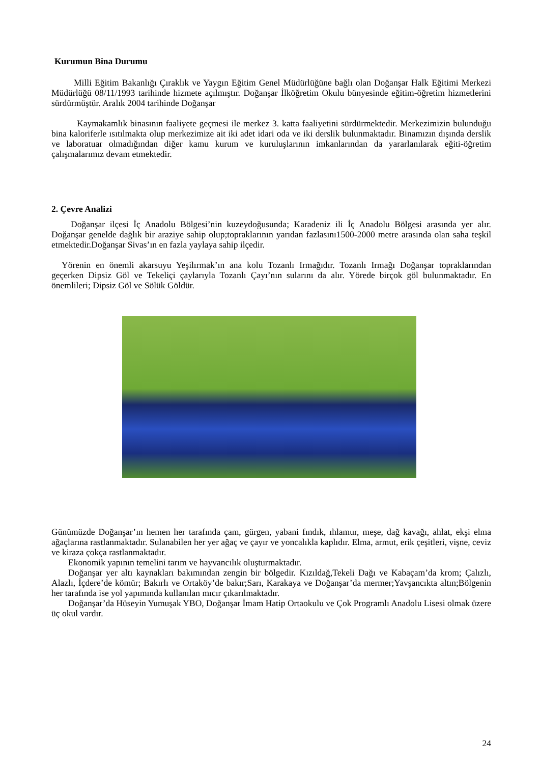Kurumun Bina Durumu
Milli Eğitim Bakanlığı Çıraklık ve Yaygın Eğitim Genel Müdürlüğüne bağlı olan Doğanşar Halk Eğitimi Merkezi Müdürlüğü 08/11/1993 tarihinde hizmete açılmıştır. Doğanşar İlköğretim Okulu bünyesinde eğitim-öğretim hizmetlerini sürdürmüştür. Aralık 2004 tarihinde Doğanşar
Kaymakamlık binasının faaliyete geçmesi ile merkez 3. katta faaliyetini sürdürmektedir. Merkezimizin bulunduğu bina kaloriferle ısıtılmakta olup merkezimize ait iki adet idari oda ve iki derslik bulunmaktadır. Binamızın dışında derslik ve laboratuar olmadığından diğer kamu kurum ve kuruluşlarının imkanlarından da yararlanılarak eğiti-öğretim çalışmalarımız devam etmektedir.
2. Çevre Analizi
Doğanşar ilçesi İç Anadolu Bölgesi’nin kuzeydoğusunda; Karadeniz ili İç Anadolu Bölgesi arasında yer alır. Doğanşar genelde dağlık bir araziye sahip olup;topraklarının yarıdan fazlasını1500-2000 metre arasında olan saha teşkil etmektedir.Doğanşar Sivas’ın en fazla yaylaya sahip ilçedir.
Yörenin en önemli akarsuyu Yeşilırmak’ın ana kolu Tozanlı Irmağıdır. Tozanlı Irmağı Doğanşar topraklarından geçerken Dipsiz Göl ve Tekeliçi çaylarıyla Tozanlı Çayı’nın sularını da alır. Yörede birçok göl bulunmaktadır. En önemlileri; Dipsiz Göl ve Sölük Göldür.
Günümüzde Doğanşar’ın hemen her tarafında çam, gürgen, yabani fındık, ıhlamur, meşe, dağ kavağı, ahlat, ekşi elma ağaçlarına rastlanmaktadır. Sulanabilen her yer ağaç ve çayır ve yoncalıkla kaplıdır. Elma, armut, erik çeşitleri, vişne, ceviz ve kiraza çokça rastlanmaktadır.
Ekonomik yapının temelini tarım ve hayvancılık oluşturmaktadır.
Doğanşar yer altı kaynakları bakımından zengin bir bölgedir. Kızıldağ,Tekeli Dağı ve Kabaçam’da krom; Çalızlı, Alazlı, İçdere’de kömür; Bakırlı ve Ortaköy’de bakır;Sarı, Karakaya ve Doğanşar’da mermer;Yavşancıkta altın;Bölgenin her tarafında ise yol yapımında kullanılan mıcır çıkarılmaktadır.
Doğanşar’da Hüseyin Yumuşak YBO, Doğanşar İmam Hatip Ortaokulu ve Çok Programlı Anadolu Lisesi olmak üzere üç okul vardır.
24